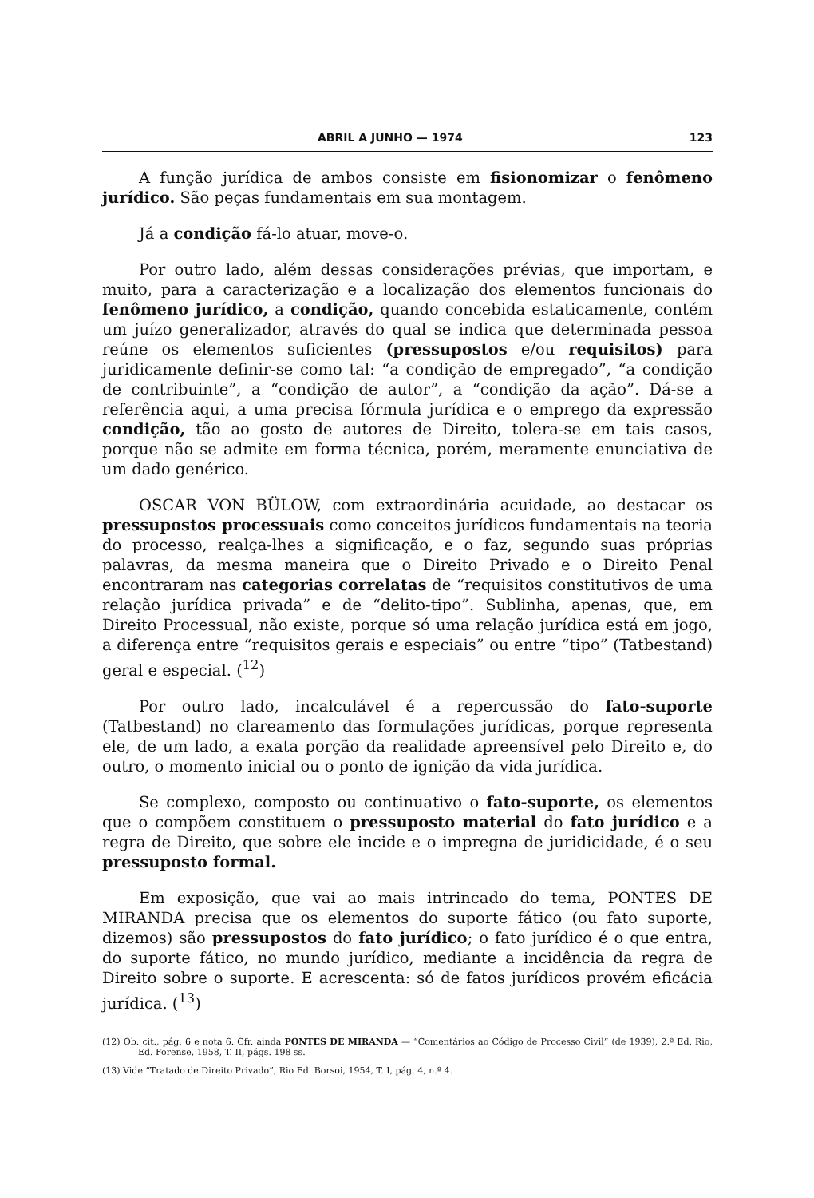ABRIL A JUNHO — 1974 123
A função jurídica de ambos consiste em fisionomizar o fenômeno jurídico. São peças fundamentais em sua montagem.
Já a condição fá-lo atuar, move-o.
Por outro lado, além dessas considerações prévias, que importam, e muito, para a caracterização e a localização dos elementos funcionais do fenômeno jurídico, a condição, quando concebida estaticamente, contém um juízo generalizador, através do qual se indica que determinada pessoa reúne os elementos suficientes (pressupostos e/ou requisitos) para juridicamente definir-se como tal: “a condição de empregado”, “a condição de contribuinte”, a “condição de autor”, a “condição da ação”. Dá-se a referência aqui, a uma precisa fórmula jurídica e o emprego da expressão condição, tão ao gosto de autores de Direito, tolera-se em tais casos, porque não se admite em forma técnica, porém, meramente enunciativa de um dado genérico.
OSCAR VON BÜLOW, com extraordinária acuidade, ao destacar os pressupostos processuais como conceitos jurídicos fundamentais na teoria do processo, realça-lhes a significação, e o faz, segundo suas próprias palavras, da mesma maneira que o Direito Privado e o Direito Penal encontraram nas categorias correlatas de “requisitos constitutivos de uma relação jurídica privada” e de “delito-tipo”. Sublinha, apenas, que, em Direito Processual, não existe, porque só uma relação jurídica está em jogo, a diferença entre “requisitos gerais e especiais” ou entre “tipo” (Tatbestand) geral e especial. (<sup>12</sup>)
Por outro lado, incalculável é a repercussão do fato-suporte (Tatbestand) no clareamento das formulações jurídicas, porque representa ele, de um lado, a exata porção da realidade apreensível pelo Direito e, do outro, o momento inicial ou o ponto de ignição da vida jurídica.
Se complexo, composto ou continuativo o fato-suporte, os elementos que o compõem constituem o pressuposto material do fato jurídico e a regra de Direito, que sobre ele incide e o impregna de juridicidade, é o seu pressuposto formal.
Em exposição, que vai ao mais intrincado do tema, PONTES DE MIRANDA precisa que os elementos do suporte fático (ou fato suporte, dizemos) são pressupostos do fato jurídico; o fato jurídico é o que entra, do suporte fático, no mundo jurídico, mediante a incidência da regra de Direito sobre o suporte. E acrescenta: só de fatos jurídicos provém eficácia jurídica. (<sup>13</sup>)
(12) Ob. cit., pág. 6 e nota 6. Cfr. ainda PONTES DE MIRANDA — “Comentários ao Código de Processo Civil” (de 1939), 2.ª Ed. Rio, Ed. Forense, 1958, T. II, págs. 198 ss.
(13) Vide “Tratado de Direito Privado”, Rio Ed. Borsoi, 1954, T. I, pág. 4, n.º 4.